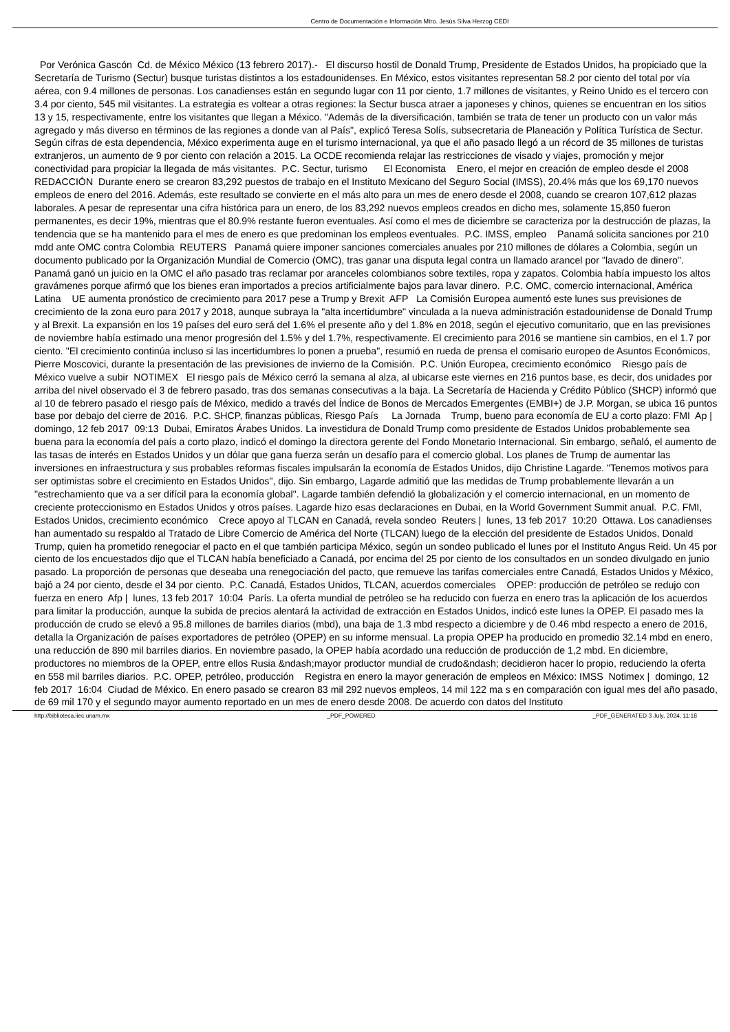Centro de Documentación e Información Mtro. Jesús Silva Herzog CEDI
Por Verónica Gascón Cd. de México México (13 febrero 2017).- El discurso hostil de Donald Trump, Presidente de Estados Unidos, ha propiciado que la Secretaría de Turismo (Sectur) busque turistas distintos a los estadounidenses. En México, estos visitantes representan 58.2 por ciento del total por vía aérea, con 9.4 millones de personas. Los canadienses están en segundo lugar con 11 por ciento, 1.7 millones de visitantes, y Reino Unido es el tercero con 3.4 por ciento, 545 mil visitantes. La estrategia es voltear a otras regiones: la Sectur busca atraer a japoneses y chinos, quienes se encuentran en los sitios 13 y 15, respectivamente, entre los visitantes que llegan a México. "Además de la diversificación, también se trata de tener un producto con un valor más agregado y más diverso en términos de las regiones a donde van al País", explicó Teresa Solís, subsecretaria de Planeación y Política Turística de Sectur. Según cifras de esta dependencia, México experimenta auge en el turismo internacional, ya que el año pasado llegó a un récord de 35 millones de turistas extranjeros, un aumento de 9 por ciento con relación a 2015. La OCDE recomienda relajar las restricciones de visado y viajes, promoción y mejor conectividad para propiciar la llegada de más visitantes. P.C. Sectur, turismo El Economista Enero, el mejor en creación de empleo desde el 2008 REDACCIÓN Durante enero se crearon 83,292 puestos de trabajo en el Instituto Mexicano del Seguro Social (IMSS), 20.4% más que los 69,170 nuevos empleos de enero del 2016. Además, este resultado se convierte en el más alto para un mes de enero desde el 2008, cuando se crearon 107,612 plazas laborales. A pesar de representar una cifra histórica para un enero, de los 83,292 nuevos empleos creados en dicho mes, solamente 15,850 fueron permanentes, es decir 19%, mientras que el 80.9% restante fueron eventuales. Así como el mes de diciembre se caracteriza por la destrucción de plazas, la tendencia que se ha mantenido para el mes de enero es que predominan los empleos eventuales. P.C. IMSS, empleo Panamá solicita sanciones por 210 mdd ante OMC contra Colombia REUTERS Panamá quiere imponer sanciones comerciales anuales por 210 millones de dólares a Colombia, según un documento publicado por la Organización Mundial de Comercio (OMC), tras ganar una disputa legal contra un llamado arancel por "lavado de dinero". Panamá ganó un juicio en la OMC el año pasado tras reclamar por aranceles colombianos sobre textiles, ropa y zapatos. Colombia había impuesto los altos gravámenes porque afirmó que los bienes eran importados a precios artificialmente bajos para lavar dinero. P.C. OMC, comercio internacional, América Latina UE aumenta pronóstico de crecimiento para 2017 pese a Trump y Brexit AFP La Comisión Europea aumentó este lunes sus previsiones de crecimiento de la zona euro para 2017 y 2018, aunque subraya la "alta incertidumbre" vinculada a la nueva administración estadounidense de Donald Trump y al Brexit. La expansión en los 19 países del euro será del 1.6% el presente año y del 1.8% en 2018, según el ejecutivo comunitario, que en las previsiones de noviembre había estimado una menor progresión del 1.5% y del 1.7%, respectivamente. El crecimiento para 2016 se mantiene sin cambios, en el 1.7 por ciento. "El crecimiento continúa incluso si las incertidumbres lo ponen a prueba", resumió en rueda de prensa el comisario europeo de Asuntos Económicos, Pierre Moscovici, durante la presentación de las previsiones de invierno de la Comisión. P.C. Unión Europea, crecimiento económico Riesgo país de México vuelve a subir NOTIMEX El riesgo país de México cerró la semana al alza, al ubicarse este viernes en 216 puntos base, es decir, dos unidades por arriba del nivel observado el 3 de febrero pasado, tras dos semanas consecutivas a la baja. La Secretaría de Hacienda y Crédito Público (SHCP) informó que al 10 de febrero pasado el riesgo país de México, medido a través del Índice de Bonos de Mercados Emergentes (EMBI+) de J.P. Morgan, se ubica 16 puntos base por debajo del cierre de 2016. P.C. SHCP, finanzas públicas, Riesgo País La Jornada Trump, bueno para economía de EU a corto plazo: FMI Ap | domingo, 12 feb 2017 09:13 Dubai, Emiratos Árabes Unidos. La investidura de Donald Trump como presidente de Estados Unidos probablemente sea buena para la economía del país a corto plazo, indicó el domingo la directora gerente del Fondo Monetario Internacional. Sin embargo, señaló, el aumento de las tasas de interés en Estados Unidos y un dólar que gana fuerza serán un desafío para el comercio global. Los planes de Trump de aumentar las inversiones en infraestructura y sus probables reformas fiscales impulsarán la economía de Estados Unidos, dijo Christine Lagarde. "Tenemos motivos para ser optimistas sobre el crecimiento en Estados Unidos", dijo. Sin embargo, Lagarde admitió que las medidas de Trump probablemente llevarán a un "estrechamiento que va a ser difícil para la economía global". Lagarde también defendió la globalización y el comercio internacional, en un momento de creciente proteccionismo en Estados Unidos y otros países. Lagarde hizo esas declaraciones en Dubai, en la World Government Summit anual. P.C. FMI, Estados Unidos, crecimiento económico Crece apoyo al TLCAN en Canadá, revela sondeo Reuters | lunes, 13 feb 2017 10:20 Ottawa. Los canadienses han aumentado su respaldo al Tratado de Libre Comercio de América del Norte (TLCAN) luego de la elección del presidente de Estados Unidos, Donald Trump, quien ha prometido renegociar el pacto en el que también participa México, según un sondeo publicado el lunes por el Instituto Angus Reid. Un 45 por ciento de los encuestados dijo que el TLCAN había beneficiado a Canadá, por encima del 25 por ciento de los consultados en un sondeo divulgado en junio pasado. La proporción de personas que deseaba una renegociación del pacto, que remueve las tarifas comerciales entre Canadá, Estados Unidos y México, bajó a 24 por ciento, desde el 34 por ciento. P.C. Canadá, Estados Unidos, TLCAN, acuerdos comerciales OPEP: producción de petróleo se redujo con fuerza en enero Afp | lunes, 13 feb 2017 10:04 París. La oferta mundial de petróleo se ha reducido con fuerza en enero tras la aplicación de los acuerdos para limitar la producción, aunque la subida de precios alentará la actividad de extracción en Estados Unidos, indicó este lunes la OPEP. El pasado mes la producción de crudo se elevó a 95.8 millones de barriles diarios (mbd), una baja de 1.3 mbd respecto a diciembre y de 0.46 mbd respecto a enero de 2016, detalla la Organización de países exportadores de petróleo (OPEP) en su informe mensual. La propia OPEP ha producido en promedio 32.14 mbd en enero, una reducción de 890 mil barriles diarios. En noviembre pasado, la OPEP había acordado una reducción de producción de 1,2 mbd. En diciembre, productores no miembros de la OPEP, entre ellos Rusia &ndash;mayor productor mundial de crudo&ndash; decidieron hacer lo propio, reduciendo la oferta en 558 mil barriles diarios. P.C. OPEP, petróleo, producción Registra en enero la mayor generación de empleos en México: IMSS Notimex | domingo, 12 feb 2017 16:04 Ciudad de México. En enero pasado se crearon 83 mil 292 nuevos empleos, 14 mil 122 ma s en comparación con igual mes del año pasado, de 69 mil 170 y el segundo mayor aumento reportado en un mes de enero desde 2008. De acuerdo con datos del Instituto
http://biblioteca.iiec.unam.mx _PDF_POWERED _PDF_GENERATED 3 July, 2024, 11:18